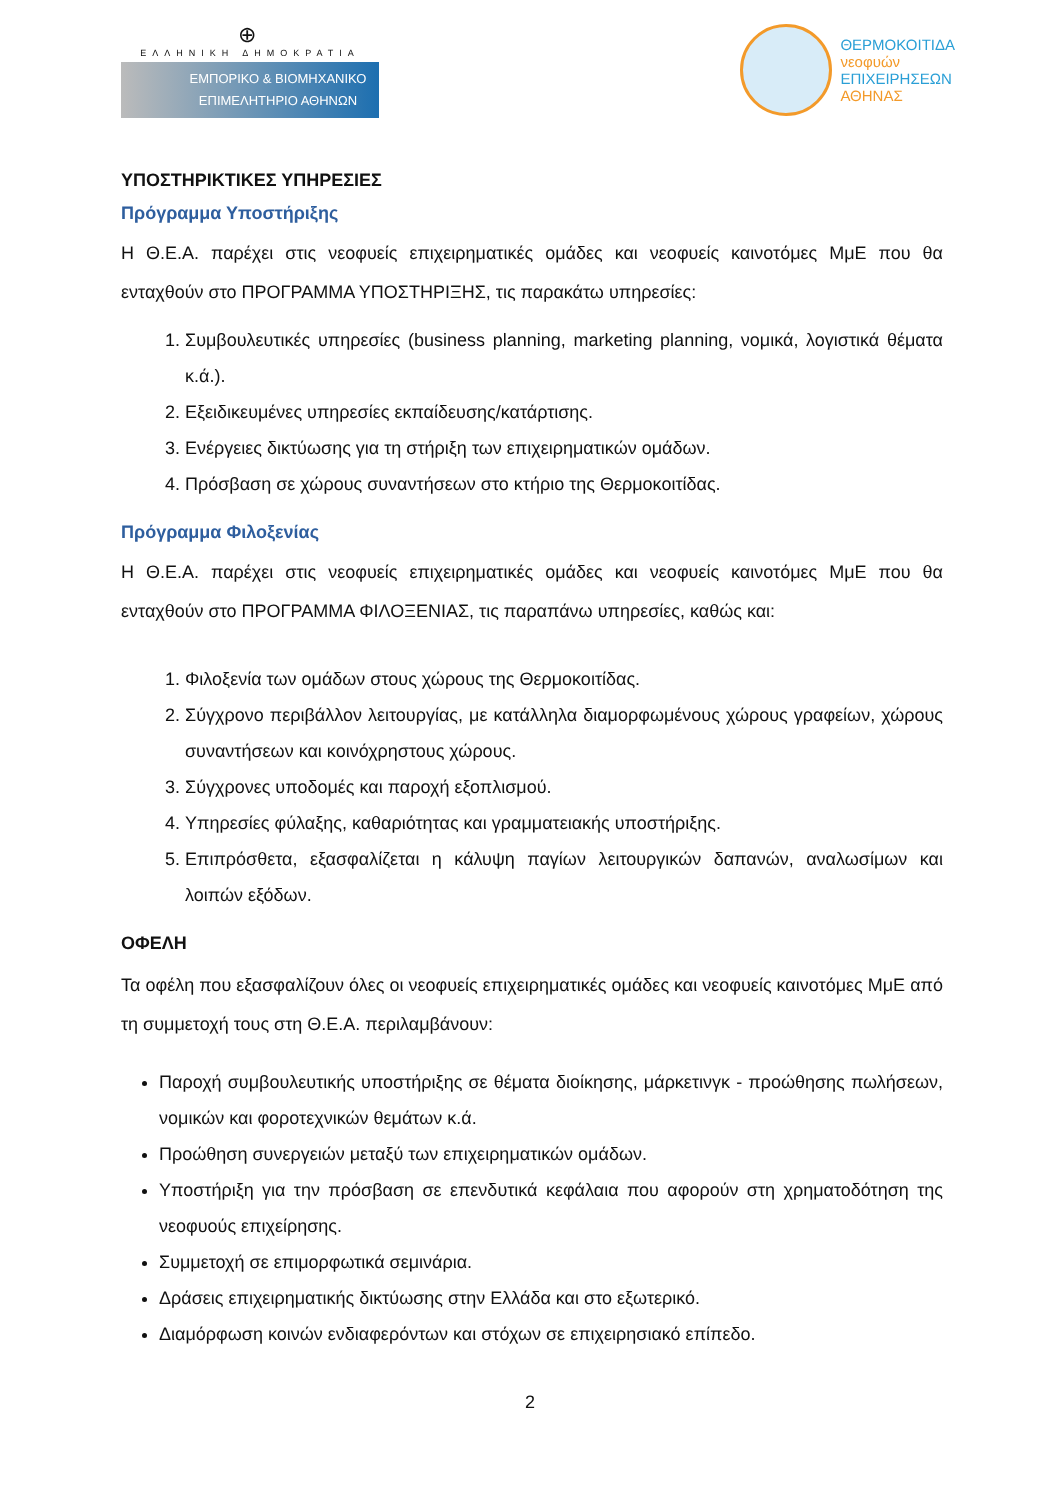⊕
ΕΛΛΗΝΙΚΗ ΔΗΜΟΚΡΑΤΙΑ
ΕΜΠΟΡΙΚΟ & ΒΙΟΜΗΧΑΝΙΚΟ
ΕΠΙΜΕΛΗΤΗΡΙΟ ΑΘΗΝΩΝ
ΘΕΡΜΟΚΟΙΤΙΔΑ
νεοφυών
ΕΠΙΧΕΙΡΗΣΕΩΝ
ΑΘΗΝΑΣ
ΥΠΟΣΤΗΡΙΚΤΙΚΕΣ ΥΠΗΡΕΣΙΕΣ
Πρόγραμμα Υποστήριξης
Η Θ.Ε.Α. παρέχει στις νεοφυείς επιχειρηματικές ομάδες και νεοφυείς καινοτόμες ΜμΕ που θα ενταχθούν στο ΠΡΟΓΡΑΜΜΑ ΥΠΟΣΤΗΡΙΞΗΣ, τις παρακάτω υπηρεσίες:
1. Συμβουλευτικές υπηρεσίες (business planning, marketing planning, νομικά, λογιστικά θέματα κ.ά.).
2. Εξειδικευμένες υπηρεσίες εκπαίδευσης/κατάρτισης.
3. Ενέργειες δικτύωσης για τη στήριξη των επιχειρηματικών ομάδων.
4. Πρόσβαση σε χώρους συναντήσεων στο κτήριο της Θερμοκοιτίδας.
Πρόγραμμα Φιλοξενίας
Η Θ.Ε.Α. παρέχει στις νεοφυείς επιχειρηματικές ομάδες και νεοφυείς καινοτόμες ΜμΕ που θα ενταχθούν στο ΠΡΟΓΡΑΜΜΑ ΦΙΛΟΞΕΝΙΑΣ, τις παραπάνω υπηρεσίες, καθώς και:
1. Φιλοξενία των ομάδων στους χώρους της Θερμοκοιτίδας.
2. Σύγχρονο περιβάλλον λειτουργίας, με κατάλληλα διαμορφωμένους χώρους γραφείων, χώρους συναντήσεων και κοινόχρηστους χώρους.
3. Σύγχρονες υποδομές και παροχή εξοπλισμού.
4. Υπηρεσίες φύλαξης, καθαριότητας και γραμματειακής υποστήριξης.
5. Επιπρόσθετα, εξασφαλίζεται η κάλυψη παγίων λειτουργικών δαπανών, αναλωσίμων και λοιπών εξόδων.
ΟΦΕΛΗ
Τα οφέλη που εξασφαλίζουν όλες οι νεοφυείς επιχειρηματικές ομάδες και νεοφυείς καινοτόμες ΜμΕ από τη συμμετοχή τους στη Θ.Ε.Α. περιλαμβάνουν:
Παροχή συμβουλευτικής υποστήριξης σε θέματα διοίκησης, μάρκετινγκ - προώθησης πωλήσεων, νομικών και φοροτεχνικών θεμάτων κ.ά.
Προώθηση συνεργειών μεταξύ των επιχειρηματικών ομάδων.
Υποστήριξη για την πρόσβαση σε επενδυτικά κεφάλαια που αφορούν στη χρηματοδότηση της νεοφυούς επιχείρησης.
Συμμετοχή σε επιμορφωτικά σεμινάρια.
Δράσεις επιχειρηματικής δικτύωσης στην Ελλάδα και στο εξωτερικό.
Διαμόρφωση κοινών ενδιαφερόντων και στόχων σε επιχειρησιακό επίπεδο.
2